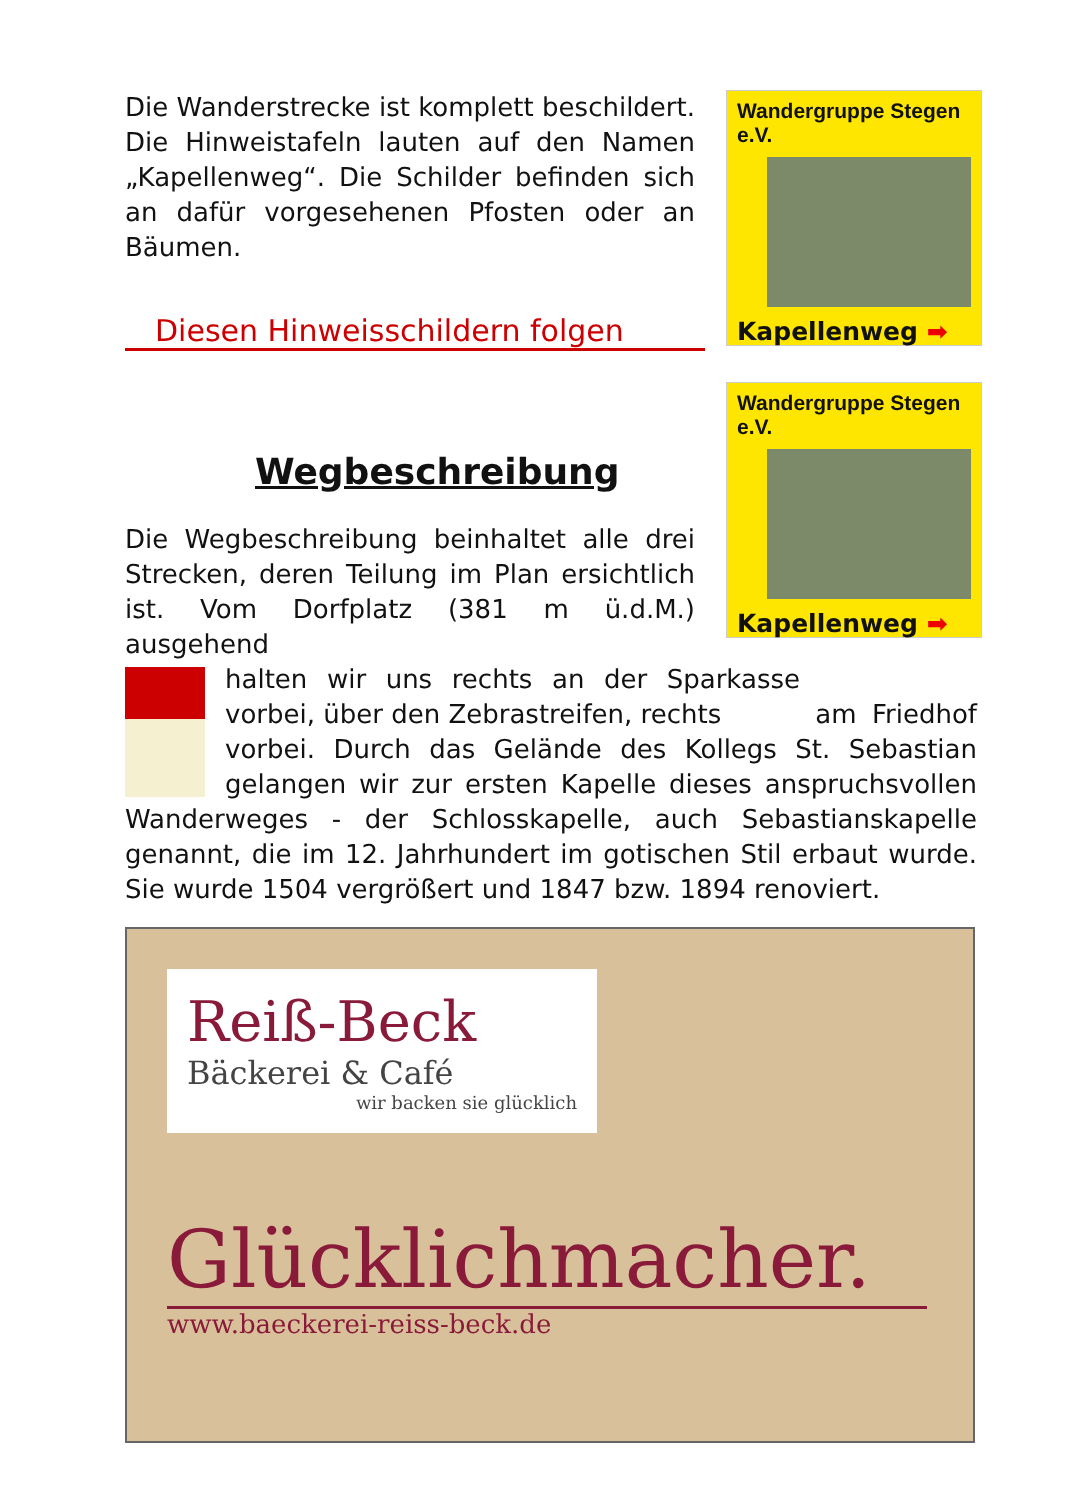Wandergruppe Stegen e.V.
Kapellenweg ➡
Wandergruppe Stegen e.V.
Kapellenweg ➡
Die Wanderstrecke ist komplett beschildert. Die Hinweistafeln lauten auf den Namen „Kapellenweg“. Die Schilder befinden sich an dafür vorgesehenen Pfosten oder an Bäumen.
Diesen Hinweisschildern folgen
Wegbeschreibung
Die Wegbeschreibung beinhaltet alle drei Strecken, deren Teilung im Plan ersichtlich ist. Vom Dorfplatz (381 m ü.d.M.) ausgehend
halten wir uns rechts an der Sparkasse vorbei, über den Zebrastreifen, rechts am Friedhof vorbei. Durch das Gelände des Kollegs St. Sebastian gelangen wir zur ersten Kapelle dieses anspruchsvollen Wanderweges - der Schlosskapelle, auch Sebastianskapelle genannt, die im 12. Jahrhundert im gotischen Stil erbaut wurde. Sie wurde 1504 vergrößert und 1847 bzw. 1894 renoviert.
Reiß-Beck
Bäckerei & Café
wir backen sie glücklich
Glücklichmacher.
www.baeckerei-reiss-beck.de